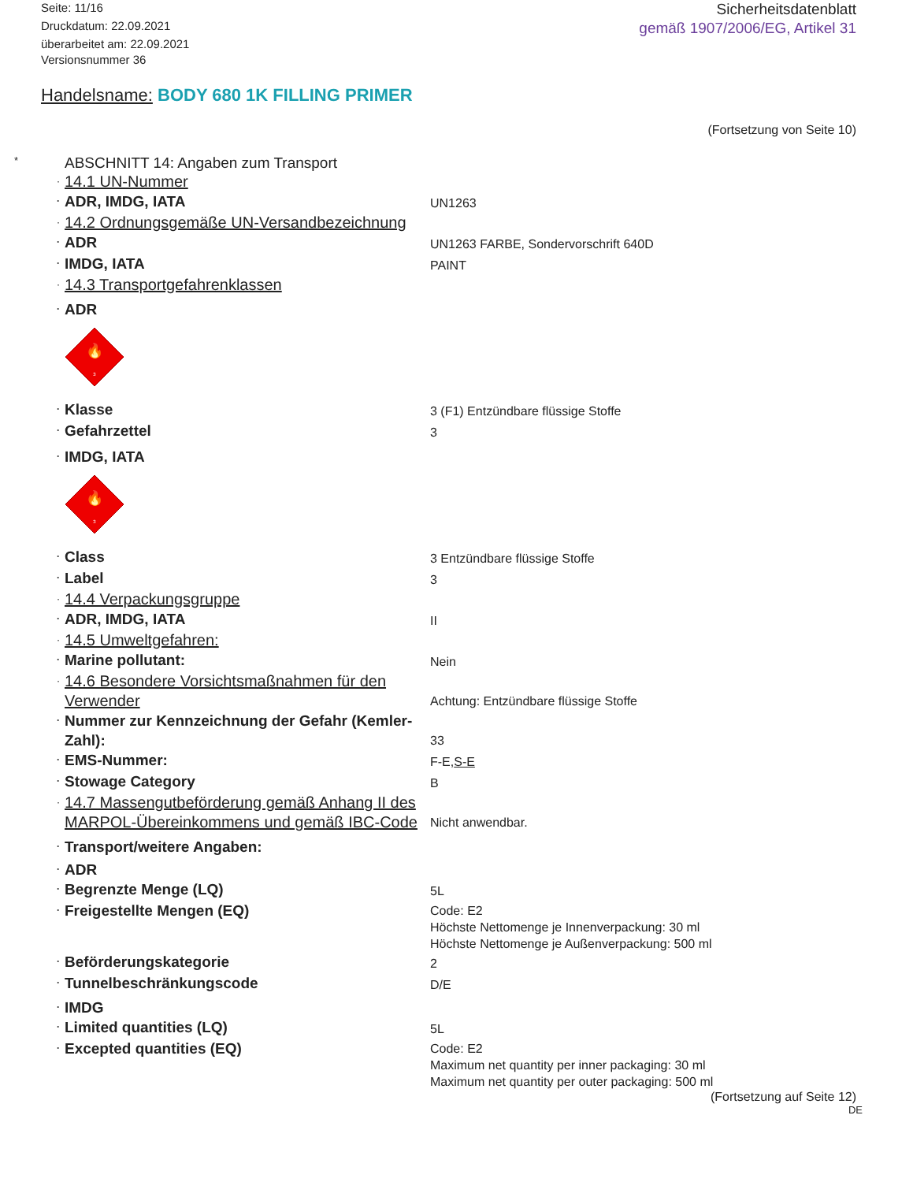Seite: 11/16
Druckdatum: 22.09.2021
überarbeitet am: 22.09.2021
Versionsnummer 36
Sicherheitsdatenblatt
gemäß 1907/2006/EG, Artikel 31
Handelsname: BODY 680 1K FILLING PRIMER
(Fortsetzung von Seite 10)
* ABSCHNITT 14: Angaben zum Transport
14.1 UN-Nummer
ADR, IMDG, IATA
UN1263
14.2 Ordnungsgemäße UN-Versandbezeichnung
ADR
UN1263 FARBE, Sondervorschrift 640D
IMDG, IATA
PAINT
14.3 Transportgefahrenklassen
ADR
🔥
3
Klasse
3 (F1) Entzündbare flüssige Stoffe
Gefahrzettel
3
IMDG, IATA
🔥
3
Class
3 Entzündbare flüssige Stoffe
Label
3
14.4 Verpackungsgruppe
ADR, IMDG, IATA
II
14.5 Umweltgefahren:
Marine pollutant:
Nein
14.6 Besondere Vorsichtsmaßnahmen für den Verwender
Achtung: Entzündbare flüssige Stoffe
Nummer zur Kennzeichnung der Gefahr (Kemler-Zahl):
33
EMS-Nummer:
F-E,S-E
Stowage Category
B
14.7 Massengutbeförderung gemäß Anhang II des MARPOL-Übereinkommens und gemäß IBC-Code
Nicht anwendbar.
Transport/weitere Angaben:
ADR
Begrenzte Menge (LQ)
5L
Freigestellte Mengen (EQ)
Code: E2
Höchste Nettomenge je Innenverpackung: 30 ml
Höchste Nettomenge je Außenverpackung: 500 ml
Beförderungskategorie
2
Tunnelbeschränkungscode
D/E
IMDG
Limited quantities (LQ)
5L
Excepted quantities (EQ)
Code: E2
Maximum net quantity per inner packaging: 30 ml
Maximum net quantity per outer packaging: 500 ml
(Fortsetzung auf Seite 12)
DE